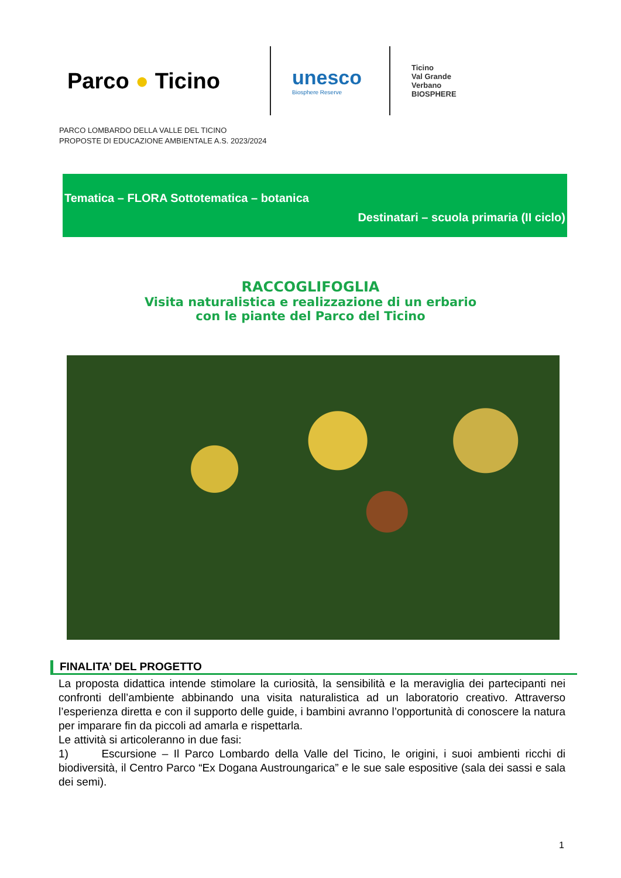Parco ● Ticino
unesco
Biosphere Reserve
Ticino
Val Grande
Verbano
BIOSPHERE
PARCO LOMBARDO DELLA VALLE DEL TICINO
PROPOSTE DI EDUCAZIONE AMBIENTALE A.S. 2023/2024
Tematica – FLORA Sottotematica – botanica
Destinatari – scuola primaria (II ciclo)
RACCOGLIFOGLIA
Visita naturalistica e realizzazione di un erbario
con le piante del Parco del Ticino
FINALITA’ DEL PROGETTO
La proposta didattica intende stimolare la curiosità, la sensibilità e la meraviglia dei partecipanti nei confronti dell’ambiente abbinando una visita naturalistica ad un laboratorio creativo. Attraverso l’esperienza diretta e con il supporto delle guide, i bambini avranno l’opportunità di conoscere la natura per imparare fin da piccoli ad amarla e rispettarla.
Le attività si articoleranno in due fasi:
1) Escursione – Il Parco Lombardo della Valle del Ticino, le origini, i suoi ambienti ricchi di biodiversità, il Centro Parco “Ex Dogana Austroungarica” e le sue sale espositive (sala dei sassi e sala dei semi).
1